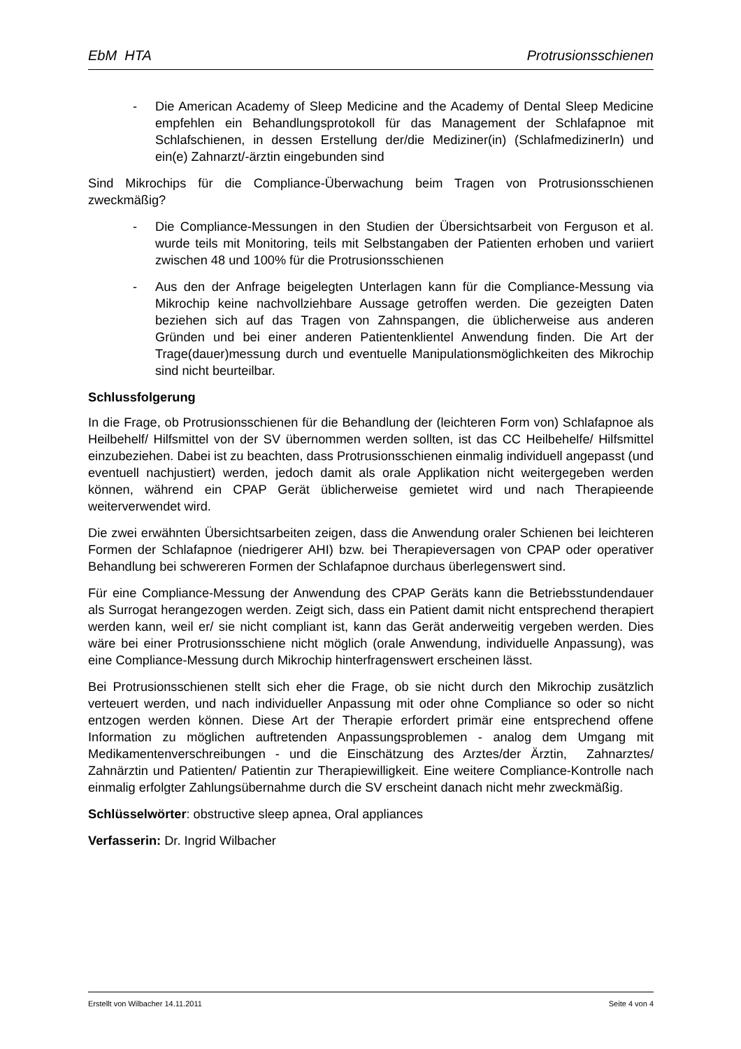EbM HTA Protrusionsschienen
- Die American Academy of Sleep Medicine and the Academy of Dental Sleep Medicine empfehlen ein Behandlungsprotokoll für das Management der Schlafapnoe mit Schlafschienen, in dessen Erstellung der/die Mediziner(in) (SchlafmedizinerIn) und ein(e) Zahnarzt/-ärztin eingebunden sind
Sind Mikrochips für die Compliance-Überwachung beim Tragen von Protrusionsschienen zweckmäßig?
- Die Compliance-Messungen in den Studien der Übersichtsarbeit von Ferguson et al. wurde teils mit Monitoring, teils mit Selbstangaben der Patienten erhoben und variiert zwischen 48 und 100% für die Protrusionsschienen
- Aus den der Anfrage beigelegten Unterlagen kann für die Compliance-Messung via Mikrochip keine nachvollziehbare Aussage getroffen werden. Die gezeigten Daten beziehen sich auf das Tragen von Zahnspangen, die üblicherweise aus anderen Gründen und bei einer anderen Patientenklientel Anwendung finden. Die Art der Trage(dauer)messung durch und eventuelle Manipulationsmöglichkeiten des Mikrochip sind nicht beurteilbar.
Schlussfolgerung
In die Frage, ob Protrusionsschienen für die Behandlung der (leichteren Form von) Schlafapnoe als Heilbehelf/ Hilfsmittel von der SV übernommen werden sollten, ist das CC Heilbehelfe/ Hilfsmittel einzubeziehen. Dabei ist zu beachten, dass Protrusionsschienen einmalig individuell angepasst (und eventuell nachjustiert) werden, jedoch damit als orale Applikation nicht weitergegeben werden können, während ein CPAP Gerät üblicherweise gemietet wird und nach Therapieende weiterverwendet wird.
Die zwei erwähnten Übersichtsarbeiten zeigen, dass die Anwendung oraler Schienen bei leichteren Formen der Schlafapnoe (niedrigerer AHI) bzw. bei Therapieversagen von CPAP oder operativer Behandlung bei schwereren Formen der Schlafapnoe durchaus überlegenswert sind.
Für eine Compliance-Messung der Anwendung des CPAP Geräts kann die Betriebsstundendauer als Surrogat herangezogen werden. Zeigt sich, dass ein Patient damit nicht entsprechend therapiert werden kann, weil er/ sie nicht compliant ist, kann das Gerät anderweitig vergeben werden. Dies wäre bei einer Protrusionsschiene nicht möglich (orale Anwendung, individuelle Anpassung), was eine Compliance-Messung durch Mikrochip hinterfragenswert erscheinen lässt.
Bei Protrusionsschienen stellt sich eher die Frage, ob sie nicht durch den Mikrochip zusätzlich verteuert werden, und nach individueller Anpassung mit oder ohne Compliance so oder so nicht entzogen werden können. Diese Art der Therapie erfordert primär eine entsprechend offene Information zu möglichen auftretenden Anpassungsproblemen - analog dem Umgang mit Medikamentenverschreibungen - und die Einschätzung des Arztes/der Ärztin, Zahnarztes/ Zahnärztin und Patienten/ Patientin zur Therapiewilligkeit. Eine weitere Compliance-Kontrolle nach einmalig erfolgter Zahlungsübernahme durch die SV erscheint danach nicht mehr zweckmäßig.
Schlüsselwörter: obstructive sleep apnea, Oral appliances
Verfasserin: Dr. Ingrid Wilbacher
Erstellt von Wilbacher 14.11.2011 Seite 4 von 4